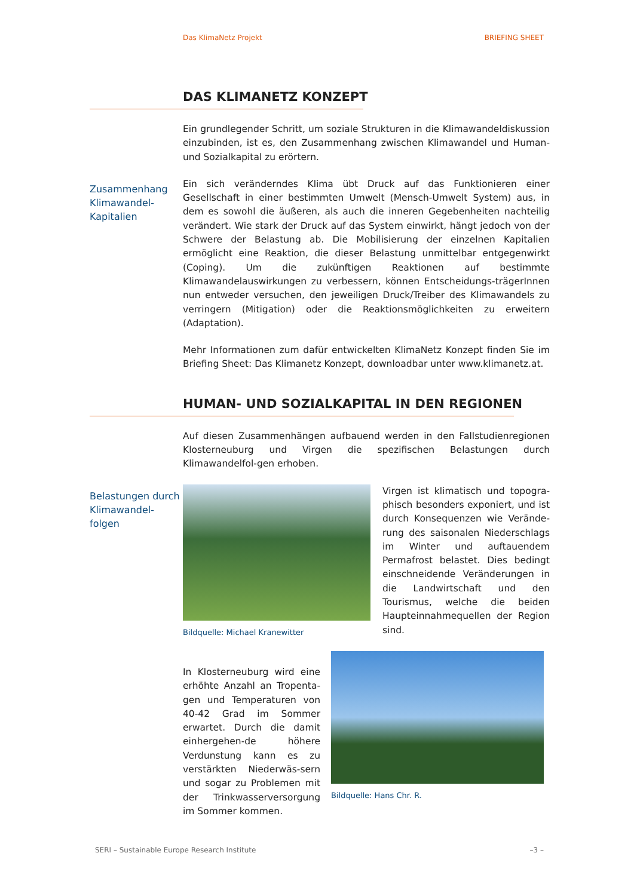Das KlimaNetz Projekt BRIEFING SHEET
DAS KLIMANETZ KONZEPT
Ein grundlegender Schritt, um soziale Strukturen in die Klimawandeldiskussion einzubinden, ist es, den Zusammenhang zwischen Klimawandel und Human- und Sozialkapital zu erörtern.
Zusammenhang Klimawandel-Kapitalien
Ein sich veränderndes Klima übt Druck auf das Funktionieren einer Gesellschaft in einer bestimmten Umwelt (Mensch-Umwelt System) aus, in dem es sowohl die äußeren, als auch die inneren Gegebenheiten nachteilig verändert. Wie stark der Druck auf das System einwirkt, hängt jedoch von der Schwere der Belastung ab. Die Mobilisierung der einzelnen Kapitalien ermöglicht eine Reaktion, die dieser Belastung unmittelbar entgegenwirkt (Coping). Um die zukünftigen Reaktionen auf bestimmte Klimawandelauswirkungen zu verbessern, können Entscheidungs-trägerInnen nun entweder versuchen, den jeweiligen Druck/Treiber des Klimawandels zu verringern (Mitigation) oder die Reaktionsmöglichkeiten zu erweitern (Adaptation).
Mehr Informationen zum dafür entwickelten KlimaNetz Konzept finden Sie im Briefing Sheet: Das Klimanetz Konzept, downloadbar unter www.klimanetz.at.
HUMAN- UND SOZIALKAPITAL IN DEN REGIONEN
Auf diesen Zusammenhängen aufbauend werden in den Fallstudienregionen Klosterneuburg und Virgen die spezifischen Belastungen durch Klimawandelfol-gen erhoben.
Belastungen durch Klimawandel-folgen
Bildquelle: Michael Kranewitter
Virgen ist klimatisch und topogra-phisch besonders exponiert, und ist durch Konsequenzen wie Verände-rung des saisonalen Niederschlags im Winter und auftauendem Permafrost belastet. Dies bedingt einschneidende Veränderungen in die Landwirtschaft und den Tourismus, welche die beiden Haupteinnahmequellen der Region sind.
In Klosterneuburg wird eine erhöhte Anzahl an Tropenta-gen und Temperaturen von 40-42 Grad im Sommer erwartet. Durch die damit einhergehen-de höhere Verdunstung kann es zu verstärkten Niederwäs-sern und sogar zu Problemen mit der Trinkwasserversorgung im Sommer kommen.
Bildquelle: Hans Chr. R.
SERI – Sustainable Europe Research Institute –3 –